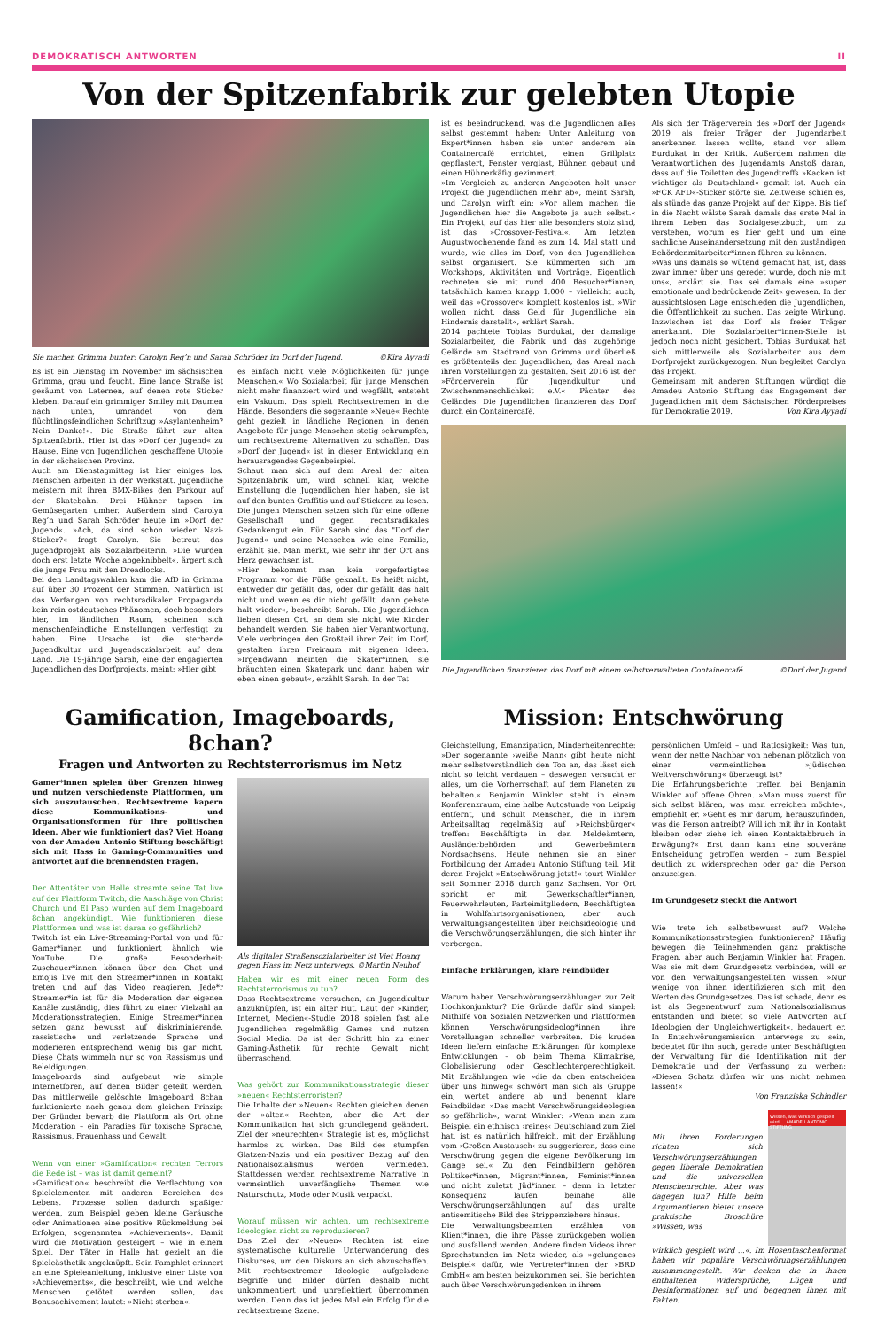DEMOKRATISCH ANTWORTEN II
Von der Spitzenfabrik zur gelebten Utopie
Sie machen Grimma bunter: Carolyn Reg’n und Sarah Schröder im Dorf der Jugend. ©Kira Ayyadi
Es ist ein Dienstag im November im sächsischen Grimma, grau und feucht. Eine lange Straße ist gesäumt von Laternen, auf denen rote Sticker kleben. Darauf ein grimmiger Smiley mit Daumen nach unten, umrandet von dem flüchtlingsfeindlichen Schriftzug »Asylantenheim? Nein Danke!«. Die Straße führt zur alten Spitzenfabrik. Hier ist das »Dorf der Jugend« zu Hause. Eine von Jugendlichen geschaffene Utopie in der sächsischen Provinz.
Auch am Dienstagmittag ist hier einiges los. Menschen arbeiten in der Werkstatt. Jugendliche meistern mit ihren BMX-Bikes den Parkour auf der Skatebahn. Drei Hühner tapsen im Gemüsegarten umher. Außerdem sind Carolyn Reg’n und Sarah Schröder heute im »Dorf der Jugend«. »Ach, da sind schon wieder Nazi-Sticker?« fragt Carolyn. Sie betreut das Jugendprojekt als Sozialarbeiterin. »Die wurden doch erst letzte Woche abgeknibbelt«, ärgert sich die junge Frau mit den Dreadlocks.
Bei den Landtagswahlen kam die AfD in Grimma auf über 30 Prozent der Stimmen. Natürlich ist das Verfangen von rechtsradikaler Propaganda kein rein ostdeutsches Phänomen, doch besonders hier, im ländlichen Raum, scheinen sich menschenfeindliche Einstellungen verfestigt zu haben. Eine Ursache ist die sterbende Jugendkultur und Jugendsozialarbeit auf dem Land. Die 19-jährige Sarah, eine der engagierten Jugendlichen des Dorfprojekts, meint: »Hier gibt
es einfach nicht viele Möglichkeiten für junge Menschen.« Wo Sozialarbeit für junge Menschen nicht mehr finanziert wird und wegfällt, entsteht ein Vakuum. Das spielt Rechtsextremen in die Hände. Besonders die sogenannte »Neue« Rechte geht gezielt in ländliche Regionen, in denen Angebote für junge Menschen stetig schrumpfen, um rechtsextreme Alternativen zu schaffen. Das »Dorf der Jugend« ist in dieser Entwicklung ein herausragendes Gegenbeispiel.
Schaut man sich auf dem Areal der alten Spitzenfabrik um, wird schnell klar, welche Einstellung die Jugendlichen hier haben, sie ist auf den bunten Graffitis und auf Stickern zu lesen. Die jungen Menschen setzen sich für eine offene Gesellschaft und gegen rechtsradikales Gedankengut ein. Für Sarah sind das "Dorf der Jugend« und seine Menschen wie eine Familie, erzählt sie. Man merkt, wie sehr ihr der Ort ans Herz gewachsen ist.
»Hier bekommt man kein vorgefertigtes Programm vor die Füße geknallt. Es heißt nicht, entweder dir gefällt das, oder dir gefällt das halt nicht und wenn es dir nicht gefällt, dann gehste halt wieder«, beschreibt Sarah. Die Jugendlichen lieben diesen Ort, an dem sie nicht wie Kinder behandelt werden. Sie haben hier Verantwortung. Viele verbringen den Großteil ihrer Zeit im Dorf, gestalten ihren Freiraum mit eigenen Ideen. »Irgendwann meinten die Skater*innen, sie bräuchten einen Skatepark und dann haben wir eben einen gebaut«, erzählt Sarah. In der Tat
ist es beeindruckend, was die Jugendlichen alles selbst gestemmt haben: Unter Anleitung von Expert*innen haben sie unter anderem ein Containercafé errichtet, einen Grillplatz gepflastert, Fenster verglast, Bühnen gebaut und einen Hühnerkäfig gezimmert.
»Im Vergleich zu anderen Angeboten holt unser Projekt die Jugendlichen mehr ab«, meint Sarah, und Carolyn wirft ein: »Vor allem machen die Jugendlichen hier die Angebote ja auch selbst.« Ein Projekt, auf das hier alle besonders stolz sind, ist das »Crossover-Festival«. Am letzten Augustwochenende fand es zum 14. Mal statt und wurde, wie alles im Dorf, von den Jugendlichen selbst organisiert. Sie kümmerten sich um Workshops, Aktivitäten und Vorträge. Eigentlich rechneten sie mit rund 400 Besucher*innen, tatsächlich kamen knapp 1.000 – vielleicht auch, weil das »Crossover« komplett kostenlos ist. »Wir wollen nicht, dass Geld für Jugendliche ein Hindernis darstellt«, erklärt Sarah.
2014 pachtete Tobias Burdukat, der damalige Sozialarbeiter, die Fabrik und das zugehörige Gelände am Stadtrand von Grimma und überließ es größtenteils den Jugendlichen, das Areal nach ihren Vorstellungen zu gestalten. Seit 2016 ist der »Förderverein für Jugendkultur und Zwischenmenschlichkeit e.V.« Pächter des Geländes. Die Jugendlichen finanzieren das Dorf durch ein Containercafé.
Als sich der Trägerverein des »Dorf der Jugend« 2019 als freier Träger der Jugendarbeit anerkennen lassen wollte, stand vor allem Burdukat in der Kritik. Außerdem nahmen die Verantwortlichen des Jugendamts Anstoß daran, dass auf die Toiletten des Jugendtreffs »Kacken ist wichtiger als Deutschland« gemalt ist. Auch ein »FCK AFD«-Sticker störte sie. Zeitweise schien es, als stünde das ganze Projekt auf der Kippe. Bis tief in die Nacht wälzte Sarah damals das erste Mal in ihrem Leben das Sozialgesetzbuch, um zu verstehen, worum es hier geht und um eine sachliche Auseinandersetzung mit den zuständigen Behördenmitarbeiter*innen führen zu können.
»Was uns damals so wütend gemacht hat, ist, dass zwar immer über uns geredet wurde, doch nie mit uns«, erklärt sie. Das sei damals eine »super emotionale und bedrückende Zeit« gewesen. In der aussichtslosen Lage entschieden die Jugendlichen, die Öffentlichkeit zu suchen. Das zeigte Wirkung. Inzwischen ist das Dorf als freier Träger anerkannt. Die Sozialarbeiter*innen-Stelle ist jedoch noch nicht gesichert. Tobias Burdukat hat sich mittlerweile als Sozialarbeiter aus dem Dorfprojekt zurückgezogen. Nun begleitet Carolyn das Projekt.
Gemeinsam mit anderen Stiftungen würdigt die Amadeu Antonio Stiftung das Engagement der Jugendlichen mit dem Sächsischen Förderpreises für Demokratie 2019. Von Kira Ayyadi
Die Jugendlichen finanzieren das Dorf mit einem selbstverwalteten Containercafé. ©Dorf der Jugend
Gamification, Imageboards, 8chan?
Fragen und Antworten zu Rechtsterrorismus im Netz
Gamer*innen spielen über Grenzen hinweg und nutzen verschiedenste Plattformen, um sich auszutauschen. Rechtsextreme kapern diese Kommunikations- und Organisationsformen für ihre politischen Ideen. Aber wie funktioniert das? Viet Hoang von der Amadeu Antonio Stiftung beschäftigt sich mit Hass in Gaming-Communities und antwortet auf die brennendsten Fragen.
Der Attentäter von Halle streamte seine Tat live auf der Plattform Twitch, die Anschläge von Christ Church und El Paso wurden auf dem Imageboard 8chan angekündigt. Wie funktionieren diese Plattformen und was ist daran so gefährlich?
Twitch ist ein Live-Streaming-Portal von und für Gamer*innen und funktioniert ähnlich wie YouTube. Die große Besonderheit: Zuschauer*innen können über den Chat und Emojis live mit den Streamer*innen in Kontakt treten und auf das Video reagieren. Jede*r Streamer*in ist für die Moderation der eigenen Kanäle zuständig, dies führt zu einer Vielzahl an Moderationsstrategien. Einige Streamer*innen setzen ganz bewusst auf diskriminierende, rassistische und verletzende Sprache und moderieren entsprechend wenig bis gar nicht. Diese Chats wimmeln nur so von Rassismus und Beleidigungen.
Imageboards sind aufgebaut wie simple Internetforen, auf denen Bilder geteilt werden. Das mittlerweile gelöschte Imageboard 8chan funktionierte nach genau dem gleichen Prinzip: Der Gründer bewarb die Plattform als Ort ohne Moderation – ein Paradies für toxische Sprache, Rassismus, Frauenhass und Gewalt.
Wenn von einer »Gamification« rechten Terrors die Rede ist – was ist damit gemeint?
»Gamification« beschreibt die Verflechtung von Spielelementen mit anderen Bereichen des Lebens. Prozesse sollen dadurch spaßiger werden, zum Beispiel geben kleine Geräusche oder Animationen eine positive Rückmeldung bei Erfolgen, sogenannten »Achievements«. Damit wird die Motivation gesteigert – wie in einem Spiel. Der Täter in Halle hat gezielt an die Spieleästhetik angeknüpft. Sein Pamphlet erinnert an eine Spieleanleitung, inklusive einer Liste von »Achievements«, die beschreibt, wie und welche Menschen getötet werden sollen, das Bonusachivement lautet: »Nicht sterben«.
Als digitaler Straßensozialarbeiter ist Viet Hoang gegen Hass im Netz unterwegs. ©Martin Neuhof
Haben wir es mit einer neuen Form des Rechtsterrorismus zu tun?
Dass Rechtsextreme versuchen, an Jugendkultur anzuknüpfen, ist ein alter Hut. Laut der »Kinder, Internet, Medien«-Studie 2018 spielen fast alle Jugendlichen regelmäßig Games und nutzen Social Media. Da ist der Schritt hin zu einer Gaming-Ästhetik für rechte Gewalt nicht überraschend.
Was gehört zur Kommunikationsstrategie dieser »neuen« Rechtsterroristen?
Die Inhalte der »Neuen« Rechten gleichen denen der »alten« Rechten, aber die Art der Kommunikation hat sich grundlegend geändert. Ziel der »neurechten« Strategie ist es, möglichst harmlos zu wirken. Das Bild des stumpfen Glatzen-Nazis und ein positiver Bezug auf den Nationalsozialismus werden vermieden. Stattdessen werden rechtsextreme Narrative in vermeintlich unverfängliche Themen wie Naturschutz, Mode oder Musik verpackt.
Worauf müssen wir achten, um rechtsextreme Ideologien nicht zu reproduzieren?
Das Ziel der »Neuen« Rechten ist eine systematische kulturelle Unterwanderung des Diskurses, um den Diskurs an sich abzuschaffen. Mit rechtsextremer Ideologie aufgeladene Begriffe und Bilder dürfen deshalb nicht unkommentiert und unreflektiert übernommen werden. Denn das ist jedes Mal ein Erfolg für die rechtsextreme Szene.
Mission: Entschwörung
Gleichstellung, Emanzipation, Minderheitenrechte: »Der sogenannte ›weiße Mann‹ gibt heute nicht mehr selbstverständlich den Ton an, das lässt sich nicht so leicht verdauen – deswegen versucht er alles, um die Vorherrschaft auf dem Planeten zu behalten.« Benjamin Winkler steht in einem Konferenzraum, eine halbe Autostunde von Leipzig entfernt, und schult Menschen, die in ihrem Arbeitsalltag regelmäßig auf »Reichsbürger« treffen: Beschäftigte in den Meldeämtern, Ausländerbehörden und Gewerbeämtern Nordsachsens. Heute nehmen sie an einer Fortbildung der Amadeu Antonio Stiftung teil. Mit deren Projekt »Entschwörung jetzt!« tourt Winkler seit Sommer 2018 durch ganz Sachsen. Vor Ort spricht er mit Gewerkschaftler*innen, Feuerwehrleuten, Parteimitgliedern, Beschäftigten in Wohlfahrtsorganisationen, aber auch Verwaltungsangestellten über Reichsideologie und die Verschwörungserzählungen, die sich hinter ihr verbergen.
Einfache Erklärungen, klare Feindbilder
Warum haben Verschwörungserzählungen zur Zeit Hochkonjunktur? Die Gründe dafür sind simpel: Mithilfe von Sozialen Netzwerken und Plattformen können Verschwörungsideolog*innen ihre Vorstellungen schneller verbreiten. Die kruden Ideen liefern einfache Erklärungen für komplexe Entwicklungen – ob beim Thema Klimakrise, Globalisierung oder Geschlechtergerechtigkeit. Mit Erzählungen wie »die da oben entscheiden über uns hinweg« schwört man sich als Gruppe ein, wertet andere ab und benennt klare Feindbilder. »Das macht Verschwörungsideologien so gefährlich«, warnt Winkler: »Wenn man zum Beispiel ein ethnisch ›reines‹ Deutschland zum Ziel hat, ist es natürlich hilfreich, mit der Erzählung vom ›Großen Austausch‹ zu suggerieren, dass eine Verschwörung gegen die eigene Bevölkerung im Gange sei.« Zu den Feindbildern gehören Politiker*innen, Migrant*innen, Feminist*innen und nicht zuletzt Jüd*innen – denn in letzter Konsequenz laufen beinahe alle Verschwörungserzählungen auf das uralte antisemitische Bild des Strippenziehers hinaus.
Die Verwaltungsbeamten erzählen von Klient*innen, die ihre Pässe zurückgeben wollen und ausfallend werden. Andere finden Videos ihrer Sprechstunden im Netz wieder, als »gelungenes Beispiel« dafür, wie Vertreter*innen der »BRD GmbH« am besten beizukommen sei. Sie berichten auch über Verschwörungsdenken in ihrem
persönlichen Umfeld – und Ratlosigkeit: Was tun, wenn der nette Nachbar von nebenan plötzlich von einer vermeintlichen »jüdischen Weltverschwörung« überzeugt ist?
Die Erfahrungsberichte treffen bei Benjamin Winkler auf offene Ohren. »Man muss zuerst für sich selbst klären, was man erreichen möchte«, empfiehlt er. »Geht es mir darum, herauszufinden, was die Person antreibt? Will ich mit ihr in Kontakt bleiben oder ziehe ich einen Kontaktabbruch in Erwägung?« Erst dann kann eine souveräne Entscheidung getroffen werden – zum Beispiel deutlich zu widersprechen oder gar die Person anzuzeigen.
Im Grundgesetz steckt die Antwort
Wie trete ich selbstbewusst auf? Welche Kommunikationsstrategien funktionieren? Häufig bewegen die Teilnehmenden ganz praktische Fragen, aber auch Benjamin Winkler hat Fragen. Was sie mit dem Grundgesetz verbinden, will er von den Verwaltungsangestellten wissen. »Nur wenige von ihnen identifizieren sich mit den Werten des Grundgesetzes. Das ist schade, denn es ist als Gegenentwurf zum Nationalsozialismus entstanden und bietet so viele Antworten auf Ideologien der Ungleichwertigkeit«, bedauert er. In Entschwörungsmission unterwegs zu sein, bedeutet für ihn auch, gerade unter Beschäftigten der Verwaltung für die Identifikation mit der Demokratie und der Verfassung zu werben: »Diesen Schatz dürfen wir uns nicht nehmen lassen!«
Von Franziska Schindler
Mit ihren Forderungen richten sich Verschwörungserzählungen gegen liberale Demokratien und die universellen Menschenrechte. Aber was dagegen tun? Hilfe beim Argumentieren bietet unsere praktische Broschüre »Wissen, was
Wissen, was wirklich gespielt wird ... AMADEU ANTONIO STIFTUNG
wirklich gespielt wird ...«. Im Hosentaschenformat haben wir populäre Verschwörungserzählungen zusammengestellt. Wir decken die in ihnen enthaltenen Widersprüche, Lügen und Desinformationen auf und begegnen ihnen mit Fakten.